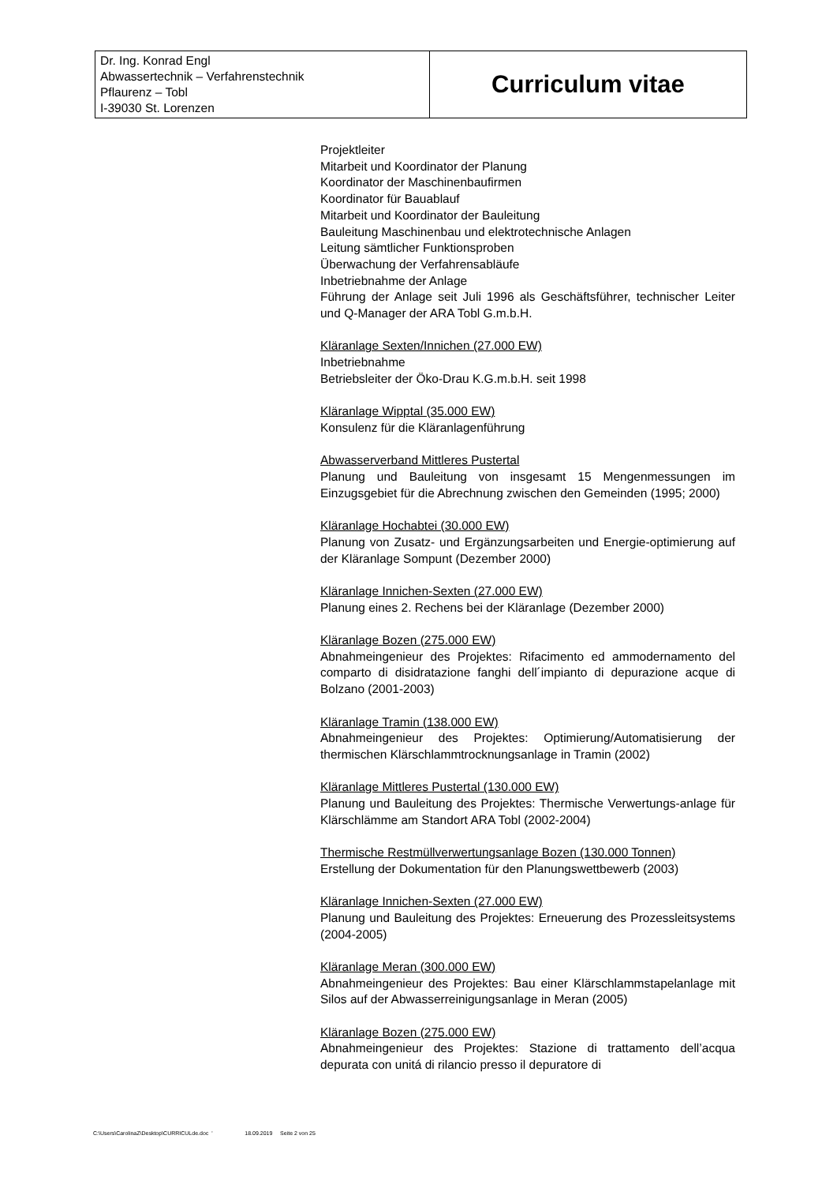| Dr. Ing. Konrad Engl Abwassertechnik – Verfahrenstechnik Pflaurenz – Tobl I-39030 St. Lorenzen | Curriculum vitae |
Projektleiter
Mitarbeit und Koordinator der Planung
Koordinator der Maschinenbaufirmen
Koordinator für Bauablauf
Mitarbeit und Koordinator der Bauleitung
Bauleitung Maschinenbau und elektrotechnische Anlagen
Leitung sämtlicher Funktionsproben
Überwachung der Verfahrensabläufe
Inbetriebnahme der Anlage
Führung der Anlage seit Juli 1996 als Geschäftsführer, technischer Leiter und Q-Manager der ARA Tobl G.m.b.H.
Kläranlage Sexten/Innichen (27.000 EW)
Inbetriebnahme
Betriebsleiter der Öko-Drau K.G.m.b.H. seit 1998
Kläranlage Wipptal (35.000 EW)
Konsulenz für die Kläranlagenführung
Abwasserverband Mittleres Pustertal
Planung und Bauleitung von insgesamt 15 Mengenmessungen im Einzugsgebiet für die Abrechnung zwischen den Gemeinden (1995; 2000)
Kläranlage Hochabtei (30.000 EW)
Planung von Zusatz- und Ergänzungsarbeiten und Energie-optimierung auf der Kläranlage Sompunt (Dezember 2000)
Kläranlage Innichen-Sexten (27.000 EW)
Planung eines 2. Rechens bei der Kläranlage (Dezember 2000)
Kläranlage Bozen (275.000 EW)
Abnahmeingenieur des Projektes: Rifacimento ed ammodernamento del comparto di disidratazione fanghi dell´impianto di depurazione acque di Bolzano (2001-2003)
Kläranlage Tramin (138.000 EW)
Abnahmeingenieur des Projektes: Optimierung/Automatisierung der thermischen Klärschlammtrocknungsanlage in Tramin (2002)
Kläranlage Mittleres Pustertal (130.000 EW)
Planung und Bauleitung des Projektes: Thermische Verwertungs-anlage für Klärschlämme am Standort ARA Tobl (2002-2004)
Thermische Restmüllverwertungsanlage Bozen (130.000 Tonnen)
Erstellung der Dokumentation für den Planungswettbewerb (2003)
Kläranlage Innichen-Sexten (27.000 EW)
Planung und Bauleitung des Projektes: Erneuerung des Prozessleitsystems (2004-2005)
Kläranlage Meran (300.000 EW)
Abnahmeingenieur des Projektes: Bau einer Klärschlammstapelanlage mit Silos auf der Abwasserreinigungsanlage in Meran (2005)
Kläranlage Bozen (275.000 EW)
Abnahmeingenieur des Projektes: Stazione di trattamento dell’acqua depurata con unitá di rilancio presso il depuratore di
C:\Users\CarolinaZ\Desktop\CURRICULde.doc ' 18.09.2019 Seite 2 von 25